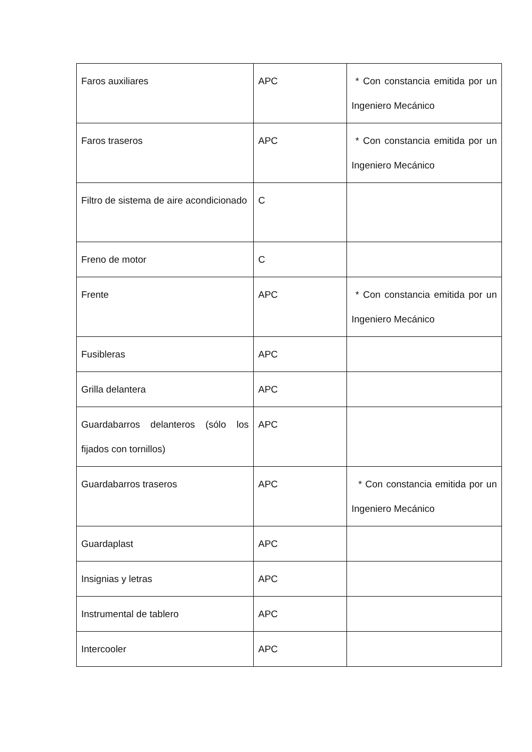| Faros auxiliares | APC | * Con constancia emitida por un Ingeniero Mecánico |
| Faros traseros | APC | * Con constancia emitida por un Ingeniero Mecánico |
| Filtro de sistema de aire acondicionado | C | |
| Freno de motor | C | |
| Frente | APC | * Con constancia emitida por un Ingeniero Mecánico |
| Fusibleras | APC | |
| Grilla delantera | APC | |
| Guardabarros delanteros (sólo los fijados con tornillos) | APC | |
| Guardabarros traseros | APC | * Con constancia emitida por un Ingeniero Mecánico |
| Guardaplast | APC | |
| Insignias y letras | APC | |
| Instrumental de tablero | APC | |
| Intercooler | APC | |